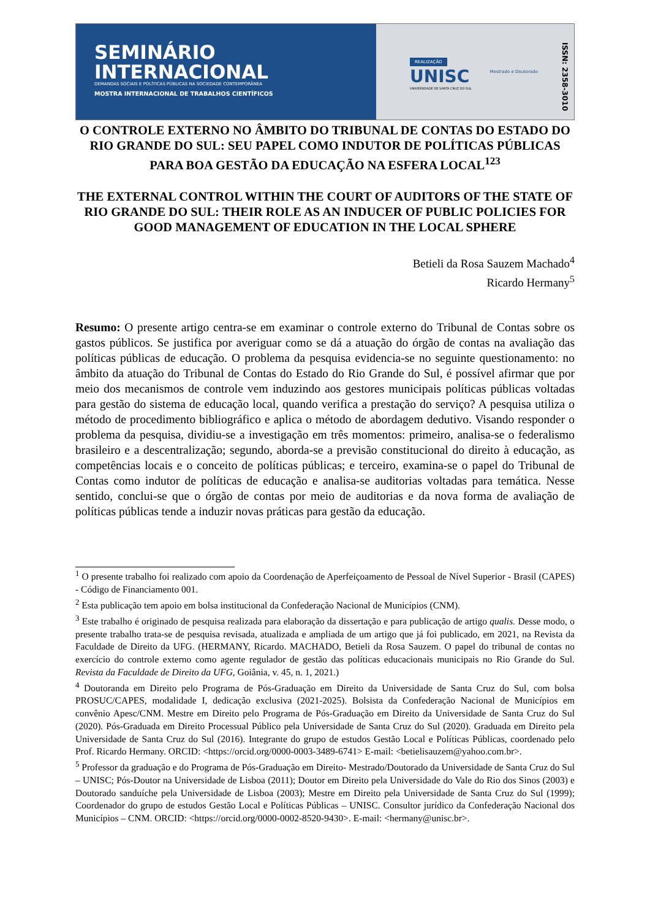SEMINÁRIO
INTERNACIONAL
DEMANDAS SOCIAIS E POLÍTICAS PÚBLICAS NA SOCIEDADE CONTEMPORÂNEA
MOSTRA INTERNACIONAL DE TRABALHOS CIENTÍFICOS
REALIZAÇÃO
UNISC
UNIVERSIDADE DE SANTA CRUZ DO SUL
Mestrado e Doutorado
ISSN: 2358-3010
O CONTROLE EXTERNO NO ÂMBITO DO TRIBUNAL DE CONTAS DO ESTADO DO RIO GRANDE DO SUL: SEU PAPEL COMO INDUTOR DE POLÍTICAS PÚBLICAS PARA BOA GESTÃO DA EDUCAÇÃO NA ESFERA LOCAL<sup>123</sup>
THE EXTERNAL CONTROL WITHIN THE COURT OF AUDITORS OF THE STATE OF RIO GRANDE DO SUL: THEIR ROLE AS AN INDUCER OF PUBLIC POLICIES FOR GOOD MANAGEMENT OF EDUCATION IN THE LOCAL SPHERE
Betieli da Rosa Sauzem Machado<sup>4</sup>
Ricardo Hermany<sup>5</sup>
Resumo: O presente artigo centra-se em examinar o controle externo do Tribunal de Contas sobre os gastos públicos. Se justifica por averiguar como se dá a atuação do órgão de contas na avaliação das políticas públicas de educação. O problema da pesquisa evidencia-se no seguinte questionamento: no âmbito da atuação do Tribunal de Contas do Estado do Rio Grande do Sul, é possível afirmar que por meio dos mecanismos de controle vem induzindo aos gestores municipais políticas públicas voltadas para gestão do sistema de educação local, quando verifica a prestação do serviço? A pesquisa utiliza o método de procedimento bibliográfico e aplica o método de abordagem dedutivo. Visando responder o problema da pesquisa, dividiu-se a investigação em três momentos: primeiro, analisa-se o federalismo brasileiro e a descentralização; segundo, aborda-se a previsão constitucional do direito à educação, as competências locais e o conceito de políticas públicas; e terceiro, examina-se o papel do Tribunal de Contas como indutor de políticas de educação e analisa-se auditorias voltadas para temática. Nesse sentido, conclui-se que o órgão de contas por meio de auditorias e da nova forma de avaliação de políticas públicas tende a induzir novas práticas para gestão da educação.
<sup>1</sup> O presente trabalho foi realizado com apoio da Coordenação de Aperfeiçoamento de Pessoal de Nível Superior - Brasil (CAPES) - Código de Financiamento 001.
<sup>2</sup> Esta publicação tem apoio em bolsa institucional da Confederação Nacional de Municípios (CNM).
<sup>3</sup> Este trabalho é originado de pesquisa realizada para elaboração da dissertação e para publicação de artigo qualis. Desse modo, o presente trabalho trata-se de pesquisa revisada, atualizada e ampliada de um artigo que já foi publicado, em 2021, na Revista da Faculdade de Direito da UFG. (HERMANY, Ricardo. MACHADO, Betieli da Rosa Sauzem. O papel do tribunal de contas no exercício do controle externo como agente regulador de gestão das políticas educacionais municipais no Rio Grande do Sul. Revista da Faculdade de Direito da UFG, Goiânia, v. 45, n. 1, 2021.)
<sup>4</sup> Doutoranda em Direito pelo Programa de Pós-Graduação em Direito da Universidade de Santa Cruz do Sul, com bolsa PROSUC/CAPES, modalidade I, dedicação exclusiva (2021-2025). Bolsista da Confederação Nacional de Municípios em convênio Apesc/CNM. Mestre em Direito pelo Programa de Pós-Graduação em Direito da Universidade de Santa Cruz do Sul (2020). Pós-Graduada em Direito Processual Público pela Universidade de Santa Cruz do Sul (2020). Graduada em Direito pela Universidade de Santa Cruz do Sul (2016). Integrante do grupo de estudos Gestão Local e Políticas Públicas, coordenado pelo Prof. Ricardo Hermany. ORCID: <https://orcid.org/0000-0003-3489-6741> E-mail: <betielisauzem@yahoo.com.br>.
<sup>5</sup> Professor da graduação e do Programa de Pós-Graduação em Direito- Mestrado/Doutorado da Universidade de Santa Cruz do Sul – UNISC; Pós-Doutor na Universidade de Lisboa (2011); Doutor em Direito pela Universidade do Vale do Rio dos Sinos (2003) e Doutorado sanduíche pela Universidade de Lisboa (2003); Mestre em Direito pela Universidade de Santa Cruz do Sul (1999); Coordenador do grupo de estudos Gestão Local e Políticas Públicas – UNISC. Consultor jurídico da Confederação Nacional dos Municípios – CNM. ORCID: <https://orcid.org/0000-0002-8520-9430>. E-mail: <hermany@unisc.br>.